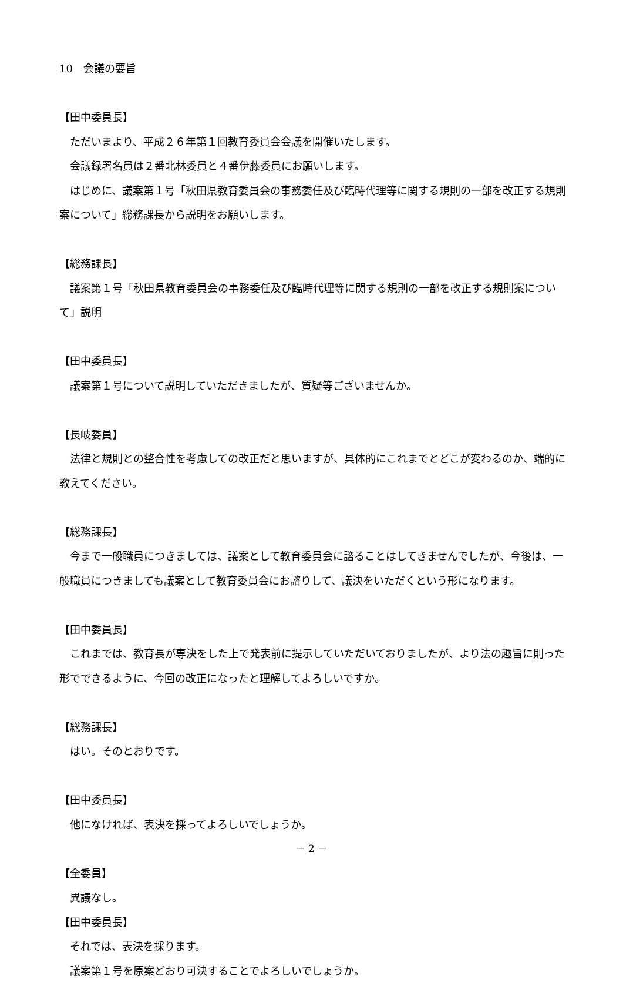10　会議の要旨
【田中委員長】
ただいまより、平成２６年第１回教育委員会会議を開催いたします。
会議録署名員は２番北林委員と４番伊藤委員にお願いします。
はじめに、議案第１号「秋田県教育委員会の事務委任及び臨時代理等に関する規則の一部を改正する規則案について」総務課長から説明をお願いします。
【総務課長】
議案第１号「秋田県教育委員会の事務委任及び臨時代理等に関する規則の一部を改正する規則案について」説明
【田中委員長】
議案第１号について説明していただきましたが、質疑等ございませんか。
【長岐委員】
法律と規則との整合性を考慮しての改正だと思いますが、具体的にこれまでとどこが変わるのか、端的に教えてください。
【総務課長】
今まで一般職員につきましては、議案として教育委員会に諮ることはしてきませんでしたが、今後は、一般職員につきましても議案として教育委員会にお諮りして、議決をいただくという形になります。
【田中委員長】
これまでは、教育長が専決をした上で発表前に提示していただいておりましたが、より法の趣旨に則った形でできるように、今回の改正になったと理解してよろしいですか。
【総務課長】
はい。そのとおりです。
【田中委員長】
他になければ、表決を採ってよろしいでしょうか。
【全委員】
異議なし。
【田中委員長】
それでは、表決を採ります。
議案第１号を原案どおり可決することでよろしいでしょうか。
－ 2 －